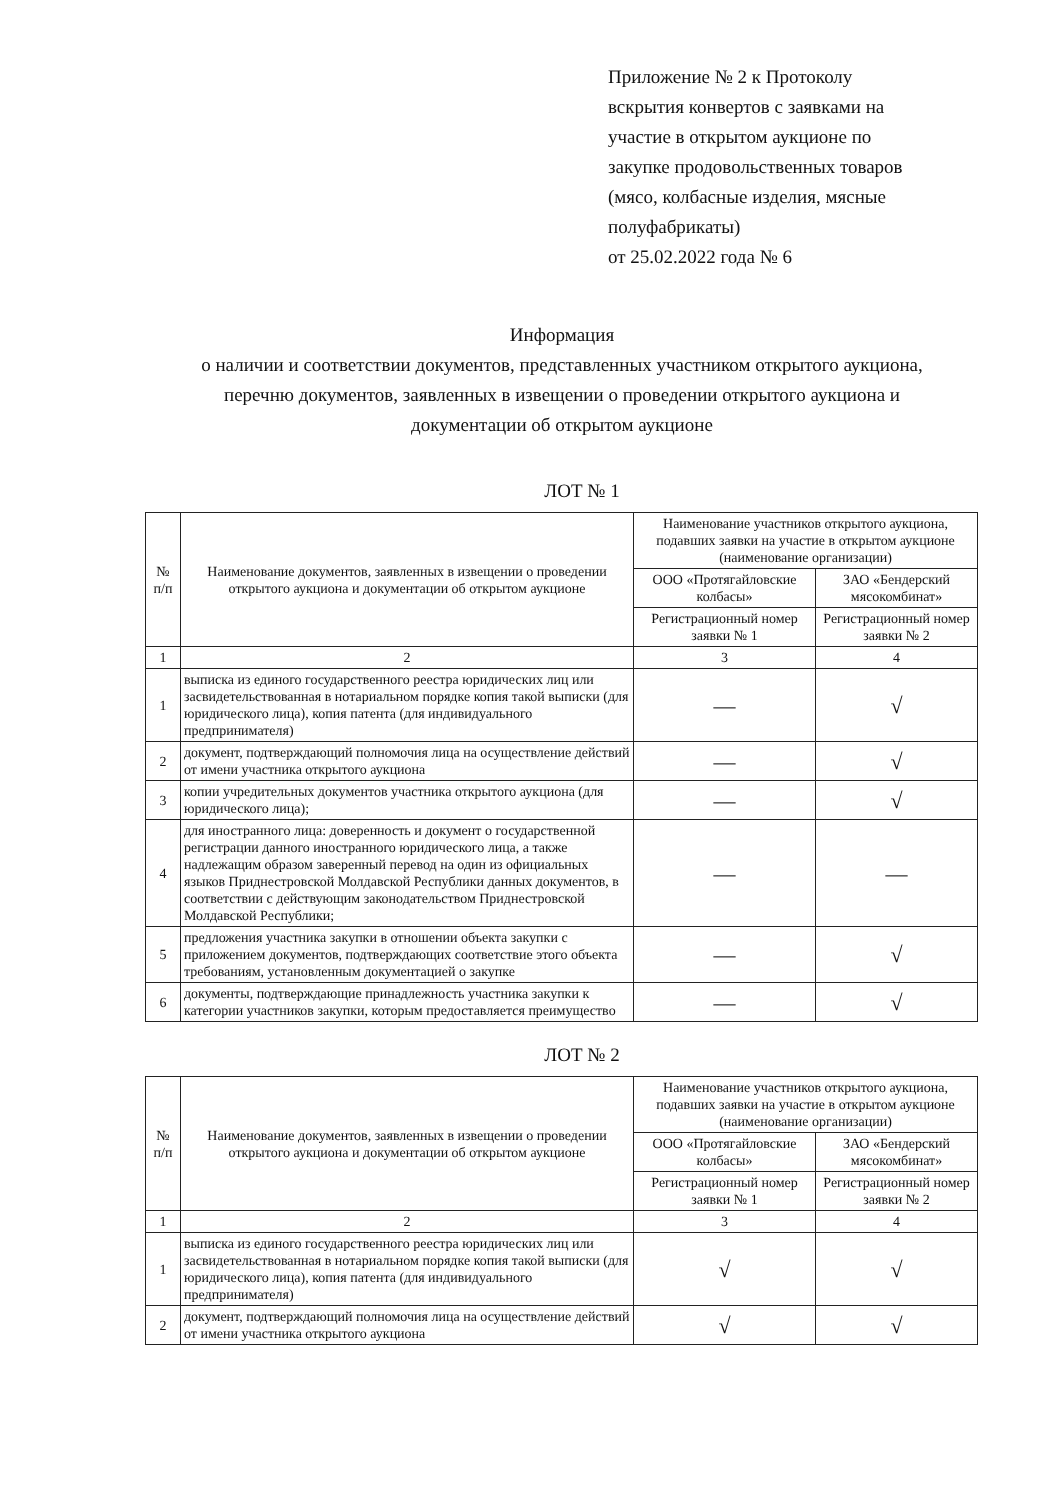Приложение № 2 к Протоколу
вскрытия конвертов с заявками на
участие в открытом аукционе по
закупке продовольственных товаров
(мясо, колбасные изделия, мясные
полуфабрикаты)
от 25.02.2022 года № 6
Информация
о наличии и соответствии документов, представленных участником открытого аукциона, перечню документов, заявленных в извещении о проведении открытого аукциона и документации об открытом аукционе
ЛОТ № 1
| № п/п | Наименование документов, заявленных в извещении о проведении открытого аукциона и документации об открытом аукционе | Наименование участников открытого аукциона, подавших заявки на участие в открытом аукционе (наименование организации) | |
| --- | --- | --- | --- |
| | | ООО «Протягайловские колбасы» | ЗАО «Бендерский мясокомбинат» |
| | | Регистрационный номер заявки № 1 | Регистрационный номер заявки № 2 |
| 1 | 2 | 3 | 4 |
| 1 | выписка из единого государственного реестра юридических лиц или засвидетельствованная в нотариальном порядке копия такой выписки (для юридического лица), копия патента (для индивидуального предпринимателя) | — | √ |
| 2 | документ, подтверждающий полномочия лица на осуществление действий от имени участника открытого аукциона | — | √ |
| 3 | копии учредительных документов участника открытого аукциона (для юридического лица); | — | √ |
| 4 | для иностранного лица: доверенность и документ о государственной регистрации данного иностранного юридического лица, а также надлежащим образом заверенный перевод на один из официальных языков Приднестровской Молдавской Республики данных документов, в соответствии с действующим законодательством Приднестровской Молдавской Республики; | — | — |
| 5 | предложения участника закупки в отношении объекта закупки с приложением документов, подтверждающих соответствие этого объекта требованиям, установленным документацией о закупке | — | √ |
| 6 | документы, подтверждающие принадлежность участника закупки к категории участников закупки, которым предоставляется преимущество | — | √ |
ЛОТ № 2
| № п/п | Наименование документов, заявленных в извещении о проведении открытого аукциона и документации об открытом аукционе | Наименование участников открытого аукциона, подавших заявки на участие в открытом аукционе (наименование организации) | |
| --- | --- | --- | --- |
| | | ООО «Протягайловские колбасы» | ЗАО «Бендерский мясокомбинат» |
| | | Регистрационный номер заявки № 1 | Регистрационный номер заявки № 2 |
| 1 | 2 | 3 | 4 |
| 1 | выписка из единого государственного реестра юридических лиц или засвидетельствованная в нотариальном порядке копия такой выписки (для юридического лица), копия патента (для индивидуального предпринимателя) | √ | √ |
| 2 | документ, подтверждающий полномочия лица на осуществление действий от имени участника открытого аукциона | √ | √ |